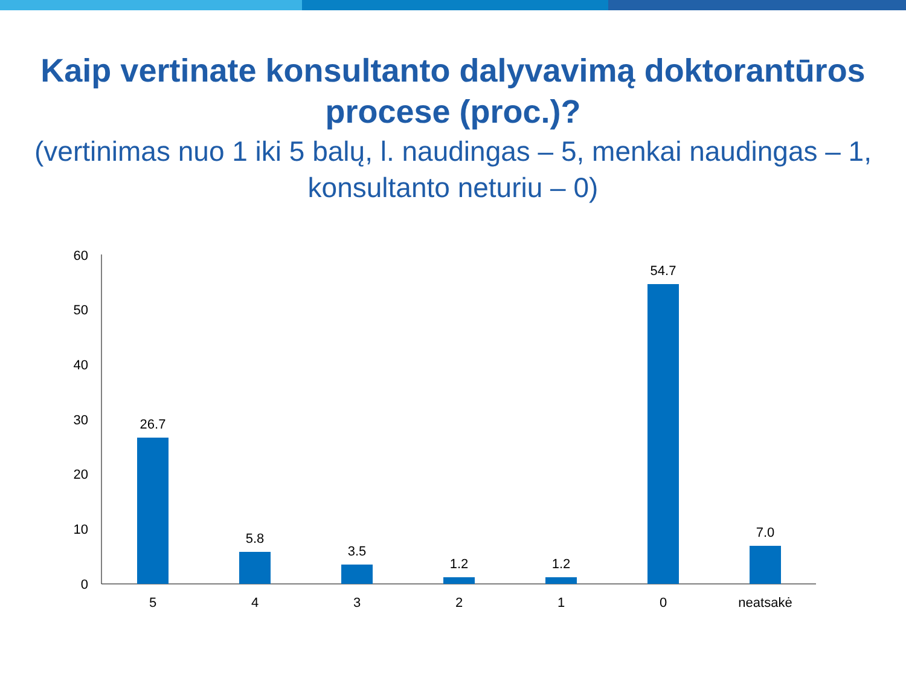Kaip vertinate konsultanto dalyvavimą doktorantūros procese (proc.)?
(vertinimas nuo 1 iki 5 balų, l. naudingas – 5, menkai naudingas – 1, konsultanto neturiu – 0)
60
50
40
30
20
10
0
26.7
5.8
3.5
1.2
1.2
54.7
7.0
5
4
3
2
1
0
neatsakė